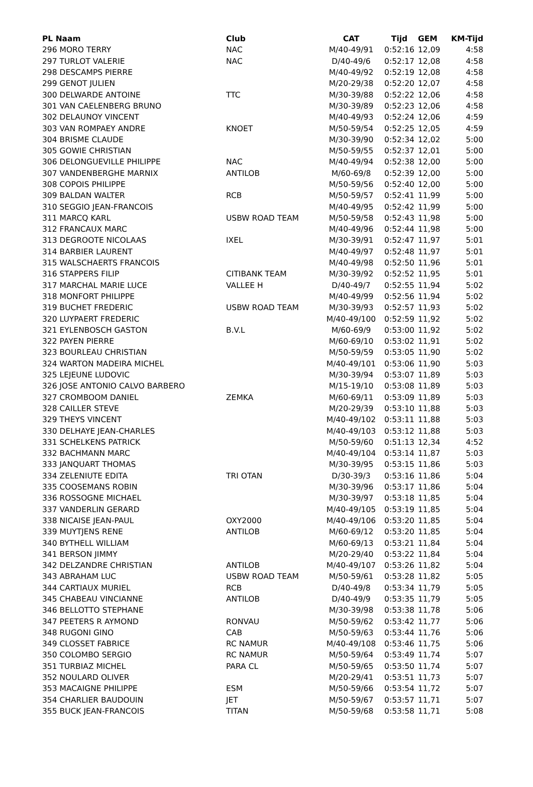| PL Naam | Club | CAT | Tijd | GEM | KM-Tijd |
| --- | --- | --- | --- | --- | --- |
| 296 MORO TERRY | NAC | M/40-49/91 | 0:52:16 | 12,09 | 4:58 |
| 297 TURLOT VALERIE | NAC | D/40-49/6 | 0:52:17 | 12,08 | 4:58 |
| 298 DESCAMPS PIERRE | | M/40-49/92 | 0:52:19 | 12,08 | 4:58 |
| 299 GENOT JULIEN | | M/20-29/38 | 0:52:20 | 12,07 | 4:58 |
| 300 DELWARDE ANTOINE | TTC | M/30-39/88 | 0:52:22 | 12,06 | 4:58 |
| 301 VAN CAELENBERG BRUNO | | M/30-39/89 | 0:52:23 | 12,06 | 4:58 |
| 302 DELAUNOY VINCENT | | M/40-49/93 | 0:52:24 | 12,06 | 4:59 |
| 303 VAN ROMPAEY ANDRE | KNOET | M/50-59/54 | 0:52:25 | 12,05 | 4:59 |
| 304 BRISME CLAUDE | | M/30-39/90 | 0:52:34 | 12,02 | 5:00 |
| 305 GOWIE CHRISTIAN | | M/50-59/55 | 0:52:37 | 12,01 | 5:00 |
| 306 DELONGUEVILLE PHILIPPE | NAC | M/40-49/94 | 0:52:38 | 12,00 | 5:00 |
| 307 VANDENBERGHE MARNIX | ANTILOB | M/60-69/8 | 0:52:39 | 12,00 | 5:00 |
| 308 COPOIS PHILIPPE | | M/50-59/56 | 0:52:40 | 12,00 | 5:00 |
| 309 BALDAN WALTER | RCB | M/50-59/57 | 0:52:41 | 11,99 | 5:00 |
| 310 SEGGIO JEAN-FRANCOIS | | M/40-49/95 | 0:52:42 | 11,99 | 5:00 |
| 311 MARCQ KARL | USBW ROAD TEAM | M/50-59/58 | 0:52:43 | 11,98 | 5:00 |
| 312 FRANCAUX MARC | | M/40-49/96 | 0:52:44 | 11,98 | 5:00 |
| 313 DEGROOTE NICOLAAS | IXEL | M/30-39/91 | 0:52:47 | 11,97 | 5:01 |
| 314 BARBIER LAURENT | | M/40-49/97 | 0:52:48 | 11,97 | 5:01 |
| 315 WALSCHAERTS FRANCOIS | | M/40-49/98 | 0:52:50 | 11,96 | 5:01 |
| 316 STAPPERS FILIP | CITIBANK TEAM | M/30-39/92 | 0:52:52 | 11,95 | 5:01 |
| 317 MARCHAL MARIE LUCE | VALLEE H | D/40-49/7 | 0:52:55 | 11,94 | 5:02 |
| 318 MONFORT PHILIPPE | | M/40-49/99 | 0:52:56 | 11,94 | 5:02 |
| 319 BUCHET FREDERIC | USBW ROAD TEAM | M/30-39/93 | 0:52:57 | 11,93 | 5:02 |
| 320 LUYPAERT FREDERIC | | M/40-49/100 | 0:52:59 | 11,92 | 5:02 |
| 321 EYLENBOSCH GASTON | B.V.L | M/60-69/9 | 0:53:00 | 11,92 | 5:02 |
| 322 PAYEN PIERRE | | M/60-69/10 | 0:53:02 | 11,91 | 5:02 |
| 323 BOURLEAU CHRISTIAN | | M/50-59/59 | 0:53:05 | 11,90 | 5:02 |
| 324 WARTON MADEIRA MICHEL | | M/40-49/101 | 0:53:06 | 11,90 | 5:03 |
| 325 LEJEUNE LUDOVIC | | M/30-39/94 | 0:53:07 | 11,89 | 5:03 |
| 326 JOSE ANTONIO CALVO BARBERO | | M/15-19/10 | 0:53:08 | 11,89 | 5:03 |
| 327 CROMBOOM DANIEL | ZEMKA | M/60-69/11 | 0:53:09 | 11,89 | 5:03 |
| 328 CAILLER STEVE | | M/20-29/39 | 0:53:10 | 11,88 | 5:03 |
| 329 THEYS VINCENT | | M/40-49/102 | 0:53:11 | 11,88 | 5:03 |
| 330 DELHAYE JEAN-CHARLES | | M/40-49/103 | 0:53:12 | 11,88 | 5:03 |
| 331 SCHELKENS PATRICK | | M/50-59/60 | 0:51:13 | 12,34 | 4:52 |
| 332 BACHMANN MARC | | M/40-49/104 | 0:53:14 | 11,87 | 5:03 |
| 333 JANQUART THOMAS | | M/30-39/95 | 0:53:15 | 11,86 | 5:03 |
| 334 ZELENIUTE EDITA | TRI OTAN | D/30-39/3 | 0:53:16 | 11,86 | 5:04 |
| 335 COOSEMANS ROBIN | | M/30-39/96 | 0:53:17 | 11,86 | 5:04 |
| 336 ROSSOGNE MICHAEL | | M/30-39/97 | 0:53:18 | 11,85 | 5:04 |
| 337 VANDERLIN GERARD | | M/40-49/105 | 0:53:19 | 11,85 | 5:04 |
| 338 NICAISE JEAN-PAUL | OXY2000 | M/40-49/106 | 0:53:20 | 11,85 | 5:04 |
| 339 MUYTJENS RENE | ANTILOB | M/60-69/12 | 0:53:20 | 11,85 | 5:04 |
| 340 BYTHELL WILLIAM | | M/60-69/13 | 0:53:21 | 11,84 | 5:04 |
| 341 BERSON JIMMY | | M/20-29/40 | 0:53:22 | 11,84 | 5:04 |
| 342 DELZANDRE CHRISTIAN | ANTILOB | M/40-49/107 | 0:53:26 | 11,82 | 5:04 |
| 343 ABRAHAM LUC | USBW ROAD TEAM | M/50-59/61 | 0:53:28 | 11,82 | 5:05 |
| 344 CARTIAUX MURIEL | RCB | D/40-49/8 | 0:53:34 | 11,79 | 5:05 |
| 345 CHABEAU VINCIANNE | ANTILOB | D/40-49/9 | 0:53:35 | 11,79 | 5:05 |
| 346 BELLOTTO STEPHANE | | M/30-39/98 | 0:53:38 | 11,78 | 5:06 |
| 347 PEETERS R AYMOND | RONVAU | M/50-59/62 | 0:53:42 | 11,77 | 5:06 |
| 348 RUGONI GINO | CAB | M/50-59/63 | 0:53:44 | 11,76 | 5:06 |
| 349 CLOSSET FABRICE | RC NAMUR | M/40-49/108 | 0:53:46 | 11,75 | 5:06 |
| 350 COLOMBO SERGIO | RC NAMUR | M/50-59/64 | 0:53:49 | 11,74 | 5:07 |
| 351 TURBIAZ MICHEL | PARA CL | M/50-59/65 | 0:53:50 | 11,74 | 5:07 |
| 352 NOULARD OLIVER | | M/20-29/41 | 0:53:51 | 11,73 | 5:07 |
| 353 MACAIGNE PHILIPPE | ESM | M/50-59/66 | 0:53:54 | 11,72 | 5:07 |
| 354 CHARLIER BAUDOUIN | JET | M/50-59/67 | 0:53:57 | 11,71 | 5:07 |
| 355 BUCK JEAN-FRANCOIS | TITAN | M/50-59/68 | 0:53:58 | 11,71 | 5:08 |